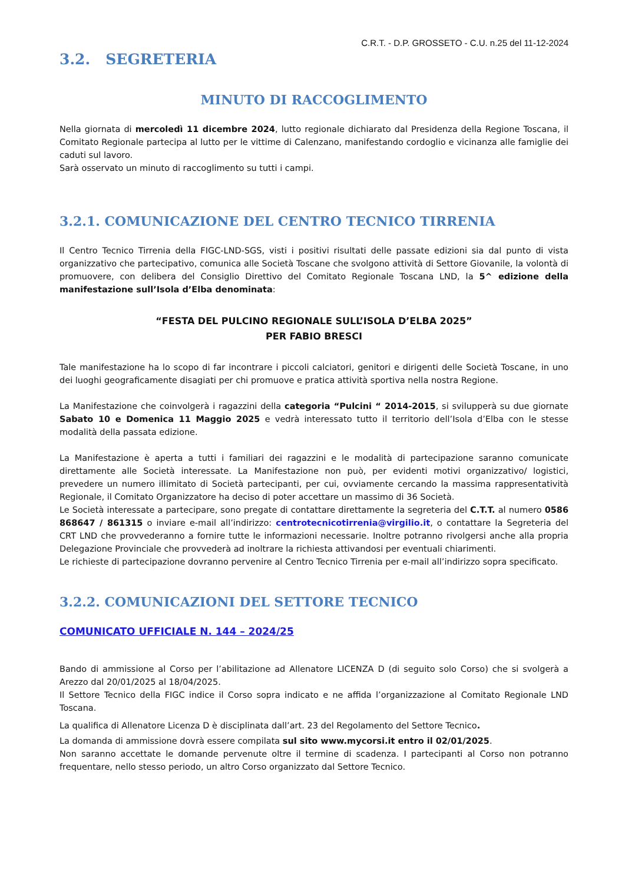C.R.T. - D.P. GROSSETO - C.U. n.25 del 11-12-2024
3.2. SEGRETERIA
MINUTO DI RACCOGLIMENTO
Nella giornata di mercoledì 11 dicembre 2024, lutto regionale dichiarato dal Presidenza della Regione Toscana, il Comitato Regionale partecipa al lutto per le vittime di Calenzano, manifestando cordoglio e vicinanza alle famiglie dei caduti sul lavoro.
Sarà osservato un minuto di raccoglimento su tutti i campi.
3.2.1. COMUNICAZIONE DEL CENTRO TECNICO TIRRENIA
Il Centro Tecnico Tirrenia della FIGC-LND-SGS, visti i positivi risultati delle passate edizioni sia dal punto di vista organizzativo che partecipativo, comunica alle Società Toscane che svolgono attività di Settore Giovanile, la volontà di promuovere, con delibera del Consiglio Direttivo del Comitato Regionale Toscana LND, la 5^ edizione della manifestazione sull’Isola d’Elba denominata:
“FESTA DEL PULCINO REGIONALE SULL’ISOLA D’ELBA 2025”
PER FABIO BRESCI
Tale manifestazione ha lo scopo di far incontrare i piccoli calciatori, genitori e dirigenti delle Società Toscane, in uno dei luoghi geograficamente disagiati per chi promuove e pratica attività sportiva nella nostra Regione.
La Manifestazione che coinvolgerà i ragazzini della categoria “Pulcini “ 2014-2015, si svilupperà su due giornate Sabato 10 e Domenica 11 Maggio 2025 e vedrà interessato tutto il territorio dell’Isola d’Elba con le stesse modalità della passata edizione.
La Manifestazione è aperta a tutti i familiari dei ragazzini e le modalità di partecipazione saranno comunicate direttamente alle Società interessate. La Manifestazione non può, per evidenti motivi organizzativo/ logistici, prevedere un numero illimitato di Società partecipanti, per cui, ovviamente cercando la massima rappresentatività Regionale, il Comitato Organizzatore ha deciso di poter accettare un massimo di 36 Società.
Le Società interessate a partecipare, sono pregate di contattare direttamente la segreteria del C.T.T. al numero 0586 868647 / 861315 o inviare e-mail all’indirizzo: centrotecnicotirrenia@virgilio.it, o contattare la Segreteria del CRT LND che provvederanno a fornire tutte le informazioni necessarie. Inoltre potranno rivolgersi anche alla propria Delegazione Provinciale che provvederà ad inoltrare la richiesta attivandosi per eventuali chiarimenti.
Le richieste di partecipazione dovranno pervenire al Centro Tecnico Tirrenia per e-mail all’indirizzo sopra specificato.
3.2.2. COMUNICAZIONI DEL SETTORE TECNICO
COMUNICATO UFFICIALE N. 144 – 2024/25
Bando di ammissione al Corso per l’abilitazione ad Allenatore LICENZA D (di seguito solo Corso) che si svolgerà a Arezzo dal 20/01/2025 al 18/04/2025.
Il Settore Tecnico della FIGC indice il Corso sopra indicato e ne affida l’organizzazione al Comitato Regionale LND Toscana.
La qualifica di Allenatore Licenza D è disciplinata dall’art. 23 del Regolamento del Settore Tecnico.
La domanda di ammissione dovrà essere compilata sul sito www.mycorsi.it entro il 02/01/2025.
Non saranno accettate le domande pervenute oltre il termine di scadenza. I partecipanti al Corso non potranno frequentare, nello stesso periodo, un altro Corso organizzato dal Settore Tecnico.